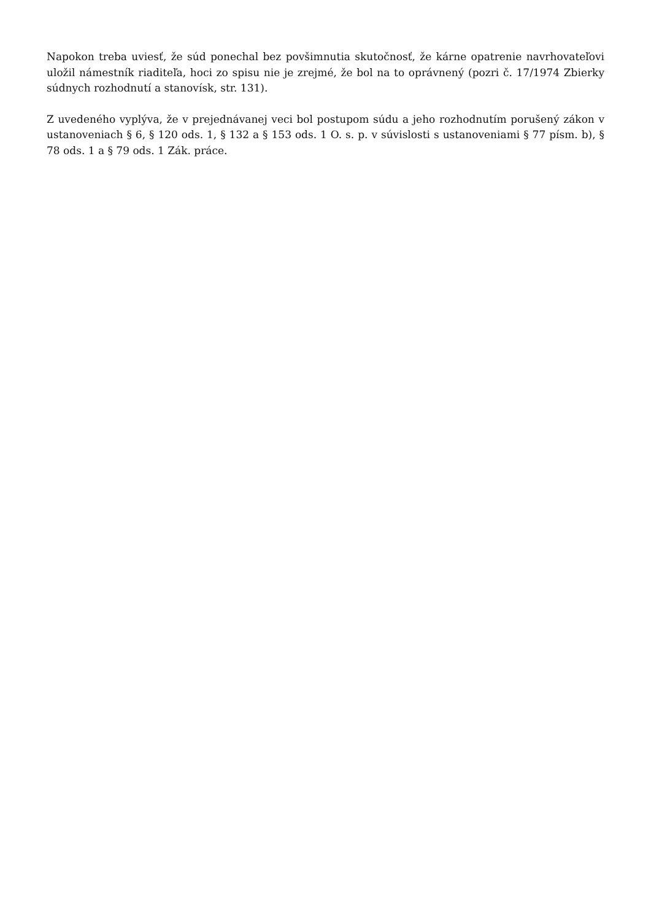Napokon treba uviesť, že súd ponechal bez povšimnutia skutočnosť, že kárne opatrenie navrhovateľovi uložil námestník riaditeľa, hoci zo spisu nie je zrejmé, že bol na to oprávnený (pozri č. 17/1974 Zbierky súdnych rozhodnutí a stanovísk, str. 131).
Z uvedeného vyplýva, že v prejednávanej veci bol postupom súdu a jeho rozhodnutím porušený zákon v ustanoveniach § 6, § 120 ods. 1, § 132 a § 153 ods. 1 O. s. p. v súvislosti s ustanoveniami § 77 písm. b), § 78 ods. 1 a § 79 ods. 1 Zák. práce.